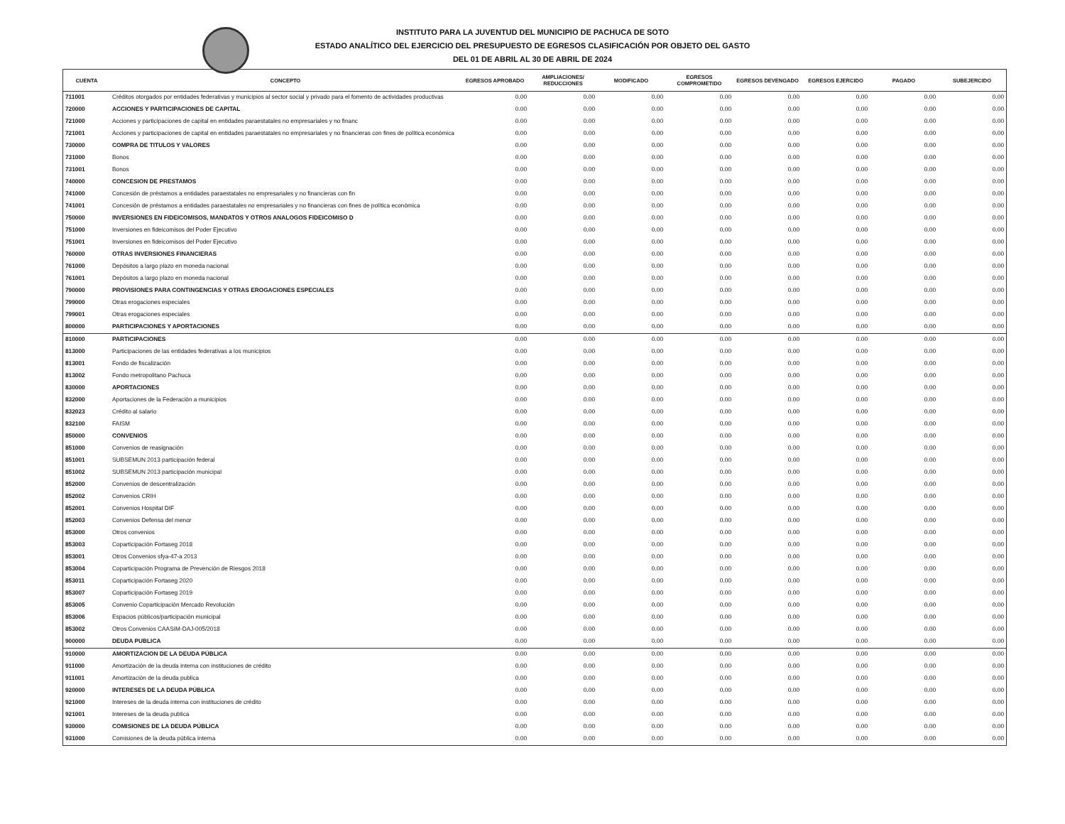INSTITUTO PARA LA JUVENTUD DEL MUNICIPIO DE PACHUCA DE SOTO
ESTADO ANALÍTICO DEL EJERCICIO DEL PRESUPUESTO DE EGRESOS CLASIFICACIÓN POR OBJETO DEL GASTO
DEL 01 DE ABRIL AL 30 DE ABRIL DE 2024
| CUENTA | CONCEPTO | EGRESOS APROBADO | AMPLIACIONES/ REDUCCIONES | MODIFICADO | EGRESOS COMPROMETIDO | EGRESOS DEVENGADO | EGRESOS EJERCIDO | PAGADO | SUBEJERCIDO |
| --- | --- | --- | --- | --- | --- | --- | --- | --- | --- |
| 711001 | Créditos otorgados por entidades federativas y municipios al sector social y privado para el fomento de actividades productivas | 0.00 | 0.00 | 0.00 | 0.00 | 0.00 | 0.00 | 0.00 | 0.00 |
| 720000 | ACCIONES Y PARTICIPACIONES DE CAPITAL | 0.00 | 0.00 | 0.00 | 0.00 | 0.00 | 0.00 | 0.00 | 0.00 |
| 721000 | Acciones y participaciones de capital en entidades paraestatales no empresariales y no financ | 0.00 | 0.00 | 0.00 | 0.00 | 0.00 | 0.00 | 0.00 | 0.00 |
| 721001 | Acciones y participaciones de capital en entidades paraestatales no empresariales y no financieras con fines de política económica | 0.00 | 0.00 | 0.00 | 0.00 | 0.00 | 0.00 | 0.00 | 0.00 |
| 730000 | COMPRA DE TITULOS Y VALORES | 0.00 | 0.00 | 0.00 | 0.00 | 0.00 | 0.00 | 0.00 | 0.00 |
| 731000 | Bonos | 0.00 | 0.00 | 0.00 | 0.00 | 0.00 | 0.00 | 0.00 | 0.00 |
| 731001 | Bonos | 0.00 | 0.00 | 0.00 | 0.00 | 0.00 | 0.00 | 0.00 | 0.00 |
| 740000 | CONCESION DE PRESTAMOS | 0.00 | 0.00 | 0.00 | 0.00 | 0.00 | 0.00 | 0.00 | 0.00 |
| 741000 | Concesión de préstamos a entidades paraestatales no empresariales y no financieras con fin | 0.00 | 0.00 | 0.00 | 0.00 | 0.00 | 0.00 | 0.00 | 0.00 |
| 741001 | Concesión de préstamos a entidades paraestatales no empresariales y no financieras con fines de política económica | 0.00 | 0.00 | 0.00 | 0.00 | 0.00 | 0.00 | 0.00 | 0.00 |
| 750000 | INVERSIONES EN FIDEICOMISOS, MANDATOS Y OTROS ANALOGOS FIDEICOMISO D | 0.00 | 0.00 | 0.00 | 0.00 | 0.00 | 0.00 | 0.00 | 0.00 |
| 751000 | Inversiones en fideicomisos del Poder Ejecutivo | 0.00 | 0.00 | 0.00 | 0.00 | 0.00 | 0.00 | 0.00 | 0.00 |
| 751001 | Inversiones en fideicomisos del Poder Ejecutivo | 0.00 | 0.00 | 0.00 | 0.00 | 0.00 | 0.00 | 0.00 | 0.00 |
| 760000 | OTRAS INVERSIONES FINANCIERAS | 0.00 | 0.00 | 0.00 | 0.00 | 0.00 | 0.00 | 0.00 | 0.00 |
| 761000 | Depósitos a largo plazo en moneda nacional | 0.00 | 0.00 | 0.00 | 0.00 | 0.00 | 0.00 | 0.00 | 0.00 |
| 761001 | Depósitos a largo plazo en moneda nacional | 0.00 | 0.00 | 0.00 | 0.00 | 0.00 | 0.00 | 0.00 | 0.00 |
| 790000 | PROVISIONES PARA CONTINGENCIAS Y OTRAS EROGACIONES ESPECIALES | 0.00 | 0.00 | 0.00 | 0.00 | 0.00 | 0.00 | 0.00 | 0.00 |
| 799000 | Otras erogaciones especiales | 0.00 | 0.00 | 0.00 | 0.00 | 0.00 | 0.00 | 0.00 | 0.00 |
| 799001 | Otras erogaciones especiales | 0.00 | 0.00 | 0.00 | 0.00 | 0.00 | 0.00 | 0.00 | 0.00 |
| 800000 | PARTICIPACIONES Y APORTACIONES | 0.00 | 0.00 | 0.00 | 0.00 | 0.00 | 0.00 | 0.00 | 0.00 |
| 810000 | PARTICIPACIONES | 0.00 | 0.00 | 0.00 | 0.00 | 0.00 | 0.00 | 0.00 | 0.00 |
| 813000 | Participaciones de las entidades federativas a los municipios | 0.00 | 0.00 | 0.00 | 0.00 | 0.00 | 0.00 | 0.00 | 0.00 |
| 813001 | Fondo de fiscalización | 0.00 | 0.00 | 0.00 | 0.00 | 0.00 | 0.00 | 0.00 | 0.00 |
| 813002 | Fondo metropolitano Pachuca | 0.00 | 0.00 | 0.00 | 0.00 | 0.00 | 0.00 | 0.00 | 0.00 |
| 830000 | APORTACIONES | 0.00 | 0.00 | 0.00 | 0.00 | 0.00 | 0.00 | 0.00 | 0.00 |
| 832000 | Aportaciones de la Federación a municipios | 0.00 | 0.00 | 0.00 | 0.00 | 0.00 | 0.00 | 0.00 | 0.00 |
| 832023 | Crédito al salario | 0.00 | 0.00 | 0.00 | 0.00 | 0.00 | 0.00 | 0.00 | 0.00 |
| 832100 | FAISM | 0.00 | 0.00 | 0.00 | 0.00 | 0.00 | 0.00 | 0.00 | 0.00 |
| 850000 | CONVENIOS | 0.00 | 0.00 | 0.00 | 0.00 | 0.00 | 0.00 | 0.00 | 0.00 |
| 851000 | Convenios de reasignación | 0.00 | 0.00 | 0.00 | 0.00 | 0.00 | 0.00 | 0.00 | 0.00 |
| 851001 | SUBSEMUN 2013 participación federal | 0.00 | 0.00 | 0.00 | 0.00 | 0.00 | 0.00 | 0.00 | 0.00 |
| 851002 | SUBSEMUN 2013 participación municipal | 0.00 | 0.00 | 0.00 | 0.00 | 0.00 | 0.00 | 0.00 | 0.00 |
| 852000 | Convenios de descentralización | 0.00 | 0.00 | 0.00 | 0.00 | 0.00 | 0.00 | 0.00 | 0.00 |
| 852002 | Convenios CRIH | 0.00 | 0.00 | 0.00 | 0.00 | 0.00 | 0.00 | 0.00 | 0.00 |
| 852001 | Convenios Hospital DIF | 0.00 | 0.00 | 0.00 | 0.00 | 0.00 | 0.00 | 0.00 | 0.00 |
| 852003 | Convenios Defensa del menor | 0.00 | 0.00 | 0.00 | 0.00 | 0.00 | 0.00 | 0.00 | 0.00 |
| 853000 | Otros convenios | 0.00 | 0.00 | 0.00 | 0.00 | 0.00 | 0.00 | 0.00 | 0.00 |
| 853003 | Coparticipación Fortaseg 2018 | 0.00 | 0.00 | 0.00 | 0.00 | 0.00 | 0.00 | 0.00 | 0.00 |
| 853001 | Otros Convenios sfya-47-a 2013 | 0.00 | 0.00 | 0.00 | 0.00 | 0.00 | 0.00 | 0.00 | 0.00 |
| 853004 | Coparticipación Programa de Prevención de Riesgos 2018 | 0.00 | 0.00 | 0.00 | 0.00 | 0.00 | 0.00 | 0.00 | 0.00 |
| 853011 | Coparticipación Fortaseg 2020 | 0.00 | 0.00 | 0.00 | 0.00 | 0.00 | 0.00 | 0.00 | 0.00 |
| 853007 | Coparticipación Fortaseg 2019 | 0.00 | 0.00 | 0.00 | 0.00 | 0.00 | 0.00 | 0.00 | 0.00 |
| 853005 | Convenio Coparticipación Mercado Revolución | 0.00 | 0.00 | 0.00 | 0.00 | 0.00 | 0.00 | 0.00 | 0.00 |
| 853006 | Espacios públicos/participación municipal | 0.00 | 0.00 | 0.00 | 0.00 | 0.00 | 0.00 | 0.00 | 0.00 |
| 853002 | Otros Convenios CAASIM-DAJ-005/2018 | 0.00 | 0.00 | 0.00 | 0.00 | 0.00 | 0.00 | 0.00 | 0.00 |
| 900000 | DEUDA PUBLICA | 0.00 | 0.00 | 0.00 | 0.00 | 0.00 | 0.00 | 0.00 | 0.00 |
| 910000 | AMORTIZACION DE LA DEUDA PÚBLICA | 0.00 | 0.00 | 0.00 | 0.00 | 0.00 | 0.00 | 0.00 | 0.00 |
| 911000 | Amortización de la deuda interna con instituciones de crédito | 0.00 | 0.00 | 0.00 | 0.00 | 0.00 | 0.00 | 0.00 | 0.00 |
| 911001 | Amortización de la deuda publica | 0.00 | 0.00 | 0.00 | 0.00 | 0.00 | 0.00 | 0.00 | 0.00 |
| 920000 | INTERESES DE LA DEUDA PÚBLICA | 0.00 | 0.00 | 0.00 | 0.00 | 0.00 | 0.00 | 0.00 | 0.00 |
| 921000 | Intereses de la deuda interna con instituciones de crédito | 0.00 | 0.00 | 0.00 | 0.00 | 0.00 | 0.00 | 0.00 | 0.00 |
| 921001 | Intereses de la deuda publica | 0.00 | 0.00 | 0.00 | 0.00 | 0.00 | 0.00 | 0.00 | 0.00 |
| 930000 | COMISIONES DE LA DEUDA PÚBLICA | 0.00 | 0.00 | 0.00 | 0.00 | 0.00 | 0.00 | 0.00 | 0.00 |
| 931000 | Comisiones de la deuda pública interna | 0.00 | 0.00 | 0.00 | 0.00 | 0.00 | 0.00 | 0.00 | 0.00 |